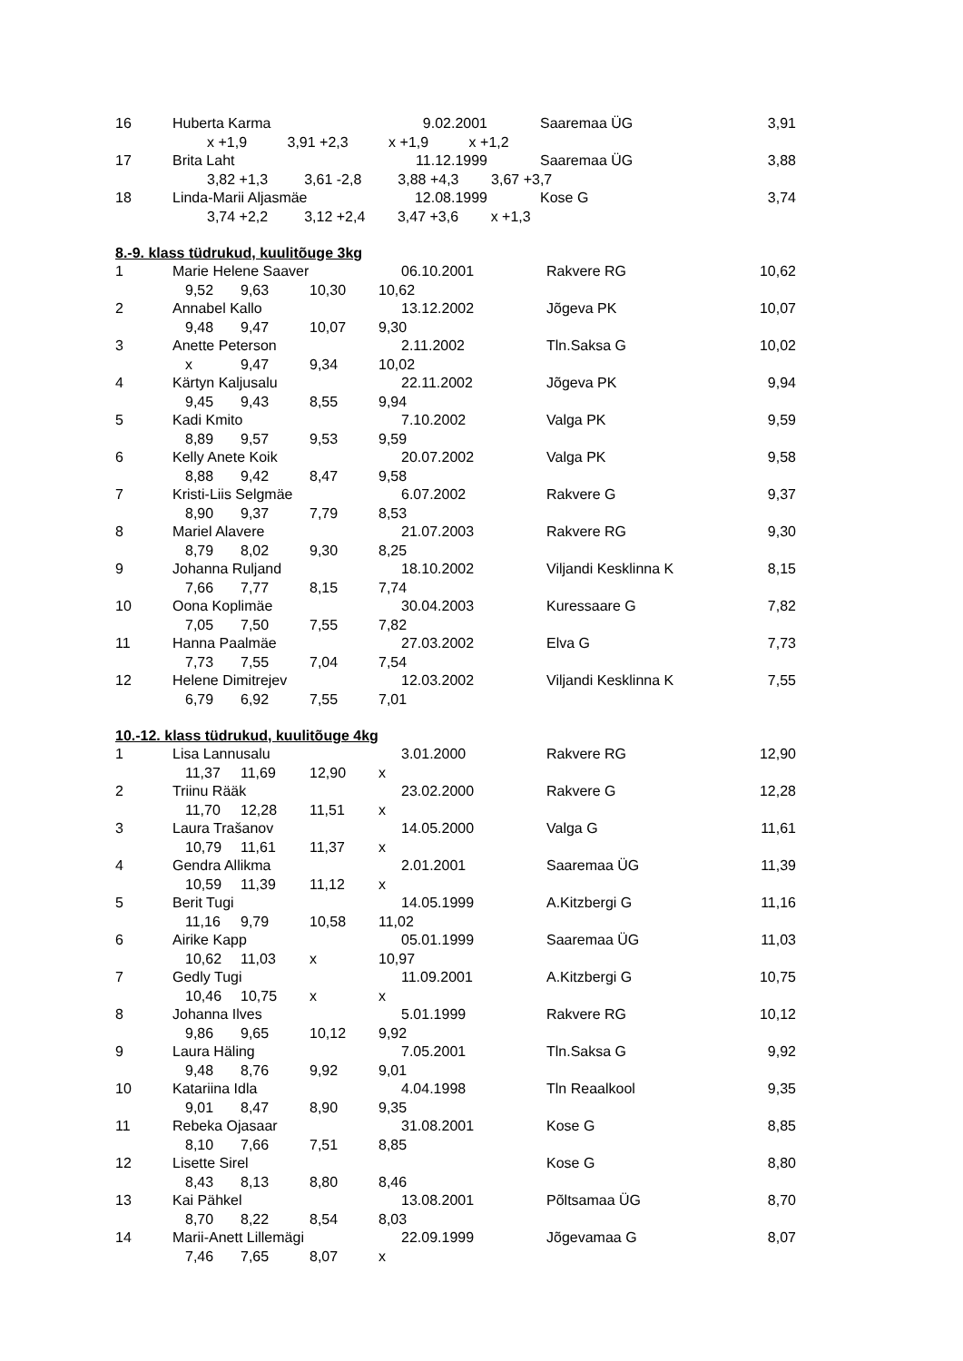| 16 | Huberta Karma | 9.02.2001 | Saaremaa ÜG | 3,91 |
| | x +1,9 3,91 +2,3 x +1,9 x +1,2 | | | |
| 17 | Brita Laht | 11.12.1999 | Saaremaa ÜG | 3,88 |
| | 3,82 +1,3 3,61 -2,8 3,88 +4,3 3,67 +3,7 | | | |
| 18 | Linda-Marii Aljasmäe | 12.08.1999 | Kose G | 3,74 |
| | 3,74 +2,2 3,12 +2,4 3,47 +3,6 x +1,3 | | | |
8.-9. klass tüdrukud, kuulitõuge 3kg
| 1 | Marie Helene Saaver | | | 06.10.2001 | Rakvere RG | 10,62 |
| | 9,52 | 9,63 | 10,30 | 10,62 | | |
| 2 | Annabel Kallo | | | 13.12.2002 | Jõgeva PK | 10,07 |
| | 9,48 | 9,47 | 10,07 | 9,30 | | |
| 3 | Anette Peterson | | | 2.11.2002 | Tln.Saksa G | 10,02 |
| | x | 9,47 | 9,34 | 10,02 | | |
| 4 | Kärtyn Kaljusalu | | | 22.11.2002 | Jõgeva PK | 9,94 |
| | 9,45 | 9,43 | 8,55 | 9,94 | | |
| 5 | Kadi Kmito | | | 7.10.2002 | Valga PK | 9,59 |
| | 8,89 | 9,57 | 9,53 | 9,59 | | |
| 6 | Kelly Anete Koik | | | 20.07.2002 | Valga PK | 9,58 |
| | 8,88 | 9,42 | 8,47 | 9,58 | | |
| 7 | Kristi-Liis Selgmäe | | | 6.07.2002 | Rakvere G | 9,37 |
| | 8,90 | 9,37 | 7,79 | 8,53 | | |
| 8 | Mariel Alavere | | | 21.07.2003 | Rakvere RG | 9,30 |
| | 8,79 | 8,02 | 9,30 | 8,25 | | |
| 9 | Johanna Ruljand | | | 18.10.2002 | Viljandi Kesklinna K | 8,15 |
| | 7,66 | 7,77 | 8,15 | 7,74 | | |
| 10 | Oona Koplimäe | | | 30.04.2003 | Kuressaare G | 7,82 |
| | 7,05 | 7,50 | 7,55 | 7,82 | | |
| 11 | Hanna Paalmäe | | | 27.03.2002 | Elva G | 7,73 |
| | 7,73 | 7,55 | 7,04 | 7,54 | | |
| 12 | Helene Dimitrejev | | | 12.03.2002 | Viljandi Kesklinna K | 7,55 |
| | 6,79 | 6,92 | 7,55 | 7,01 | | |
10.-12. klass tüdrukud, kuulitõuge 4kg
| 1 | Lisa Lannusalu | | | 3.01.2000 | Rakvere RG | 12,90 |
| | 11,37 | 11,69 | 12,90 | x | | |
| 2 | Triinu Rääk | | | 23.02.2000 | Rakvere G | 12,28 |
| | 11,70 | 12,28 | 11,51 | x | | |
| 3 | Laura Trašanov | | | 14.05.2000 | Valga G | 11,61 |
| | 10,79 | 11,61 | 11,37 | x | | |
| 4 | Gendra Allikma | | | 2.01.2001 | Saaremaa ÜG | 11,39 |
| | 10,59 | 11,39 | 11,12 | x | | |
| 5 | Berit Tugi | | | 14.05.1999 | A.Kitzbergi G | 11,16 |
| | 11,16 | 9,79 | 10,58 | 11,02 | | |
| 6 | Airike Kapp | | | 05.01.1999 | Saaremaa ÜG | 11,03 |
| | 10,62 | 11,03 | x | 10,97 | | |
| 7 | Gedly Tugi | | | 11.09.2001 | A.Kitzbergi G | 10,75 |
| | 10,46 | 10,75 | x | x | | |
| 8 | Johanna Ilves | | | 5.01.1999 | Rakvere RG | 10,12 |
| | 9,86 | 9,65 | 10,12 | 9,92 | | |
| 9 | Laura Häling | | | 7.05.2001 | Tln.Saksa G | 9,92 |
| | 9,48 | 8,76 | 9,92 | 9,01 | | |
| 10 | Katariina Idla | | | 4.04.1998 | Tln Reaalkool | 9,35 |
| | 9,01 | 8,47 | 8,90 | 9,35 | | |
| 11 | Rebeka Ojasaar | | | 31.08.2001 | Kose G | 8,85 |
| | 8,10 | 7,66 | 7,51 | 8,85 | | |
| 12 | Lisette Sirel | | | | Kose G | 8,80 |
| | 8,43 | 8,13 | 8,80 | 8,46 | | |
| 13 | Kai Pähkel | | | 13.08.2001 | Põltsamaa ÜG | 8,70 |
| | 8,70 | 8,22 | 8,54 | 8,03 | | |
| 14 | Marii-Anett Lillemägi | | | 22.09.1999 | Jõgevamaa G | 8,07 |
| | 7,46 | 7,65 | 8,07 | x | | |